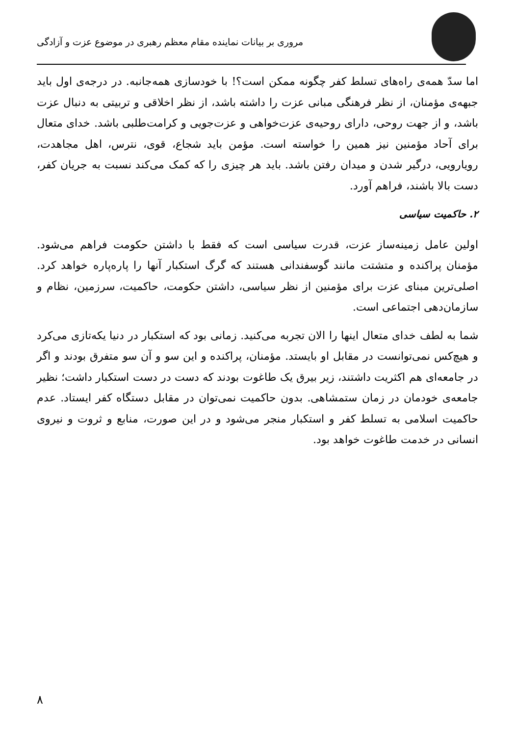مروری بر بیانات نماینده مقام معظم رهبری در موضوع عزت و آزادگی
اما سدّ همه‌ی راه‌های تسلط کفر چگونه ممکن است؟! با خودسازی همه‌جانبه. در درجه‌ی اول باید جبهه‌ی مؤمنان، از نظر فرهنگی مبانی عزت را داشته باشد، از نظر اخلاقی و تربیتی به دنبال عزت باشد، و از جهت روحی، دارای روحیه‌ی عزت‌خواهی و عزت‌جویی و کرامت‌طلبی باشد. خدای متعال برای آحاد مؤمنین نیز همین را خواسته است. مؤمن باید شجاع، قوی، نترس، اهل مجاهدت، رویارویی، درگیر شدن و میدان رفتن باشد. باید هر چیزی را که کمک می‌کند نسبت به جریان کفر، دست بالا باشند، فراهم آورد.
۲. حاکمیت سیاسی
اولین عامل زمینه‌ساز عزت، قدرت سیاسی است که فقط با داشتن حکومت فراهم می‌شود. مؤمنان پراکنده و متشتت مانند گوسفندانی هستند که گرگ استکبار آنها را پاره‌پاره خواهد کرد. اصلی‌ترین مبنای عزت برای مؤمنین از نظر سیاسی، داشتن حکومت، حاکمیت، سرزمین، نظام و سازمان‌دهی اجتماعی است.
شما به لطف خدای متعال اینها را الان تجربه می‌کنید. زمانی بود که استکبار در دنیا یکه‌تازی می‌کرد و هیچ‌کس نمی‌توانست در مقابل او بایستد. مؤمنان، پراکنده و این سو و آن سو متفرق بودند و اگر در جامعه‌ای هم اکثریت داشتند، زیر بیرق یک طاغوت بودند که دست در دست استکبار داشت؛ نظیر جامعه‌ی خودمان در زمان ستمشاهی. بدون حاکمیت نمی‌توان در مقابل دستگاه کفر ایستاد. عدم حاکمیت اسلامی به تسلط کفر و استکبار منجر می‌شود و در این صورت، منابع و ثروت و نیروی انسانی در خدمت طاغوت خواهد بود.
۸